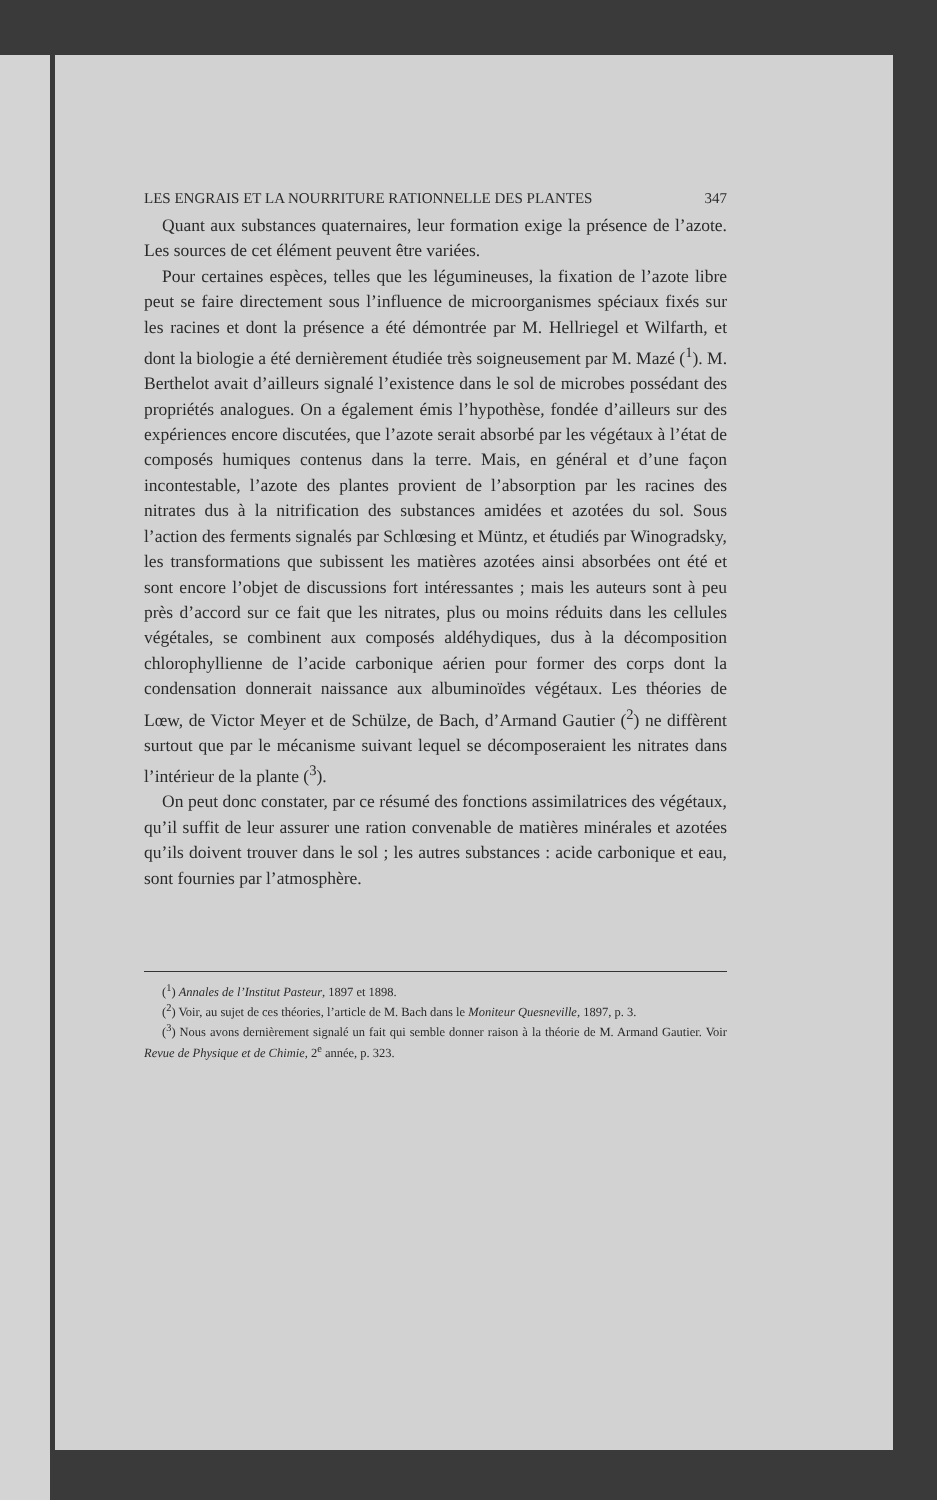LES ENGRAIS ET LA NOURRITURE RATIONNELLE DES PLANTES 347
Quant aux substances quaternaires, leur formation exige la présence de l’azote. Les sources de cet élément peuvent être variées.
Pour certaines espèces, telles que les légumineuses, la fixation de l’azote libre peut se faire directement sous l’influence de microorganismes spéciaux fixés sur les racines et dont la présence a été démontrée par M. Hellriegel et Wilfarth, et dont la biologie a été dernièrement étudiée très soigneusement par M. Mazé (<sup>1</sup>). M. Berthelot avait d’ailleurs signalé l’existence dans le sol de microbes possédant des propriétés analogues. On a également émis l’hypothèse, fondée d’ailleurs sur des expériences encore discutées, que l’azote serait absorbé par les végétaux à l’état de composés humiques contenus dans la terre. Mais, en général et d’une façon incontestable, l’azote des plantes provient de l’absorption par les racines des nitrates dus à la nitrification des substances amidées et azotées du sol. Sous l’action des ferments signalés par Schlœsing et Müntz, et étudiés par Winogradsky, les transformations que subissent les matières azotées ainsi absorbées ont été et sont encore l’objet de discussions fort intéressantes ; mais les auteurs sont à peu près d’accord sur ce fait que les nitrates, plus ou moins réduits dans les cellules végétales, se combinent aux composés aldéhydiques, dus à la décomposition chlorophyllienne de l’acide carbonique aérien pour former des corps dont la condensation donnerait naissance aux albuminoïdes végétaux. Les théories de Lœw, de Victor Meyer et de Schülze, de Bach, d’Armand Gautier (<sup>2</sup>) ne diffèrent surtout que par le mécanisme suivant lequel se décomposeraient les nitrates dans l’intérieur de la plante (<sup>3</sup>).
On peut donc constater, par ce résumé des fonctions assimilatrices des végétaux, qu’il suffit de leur assurer une ration convenable de matières minérales et azotées qu’ils doivent trouver dans le sol ; les autres substances : acide carbonique et eau, sont fournies par l’atmosphère.
(<sup>1</sup>) Annales de l’Institut Pasteur, 1897 et 1898.
(<sup>2</sup>) Voir, au sujet de ces théories, l’article de M. Bach dans le Moniteur Quesneville, 1897, p. 3.
(<sup>3</sup>) Nous avons dernièrement signalé un fait qui semble donner raison à la théorie de M. Armand Gautier. Voir Revue de Physique et de Chimie, 2<sup>e</sup> année, p. 323.